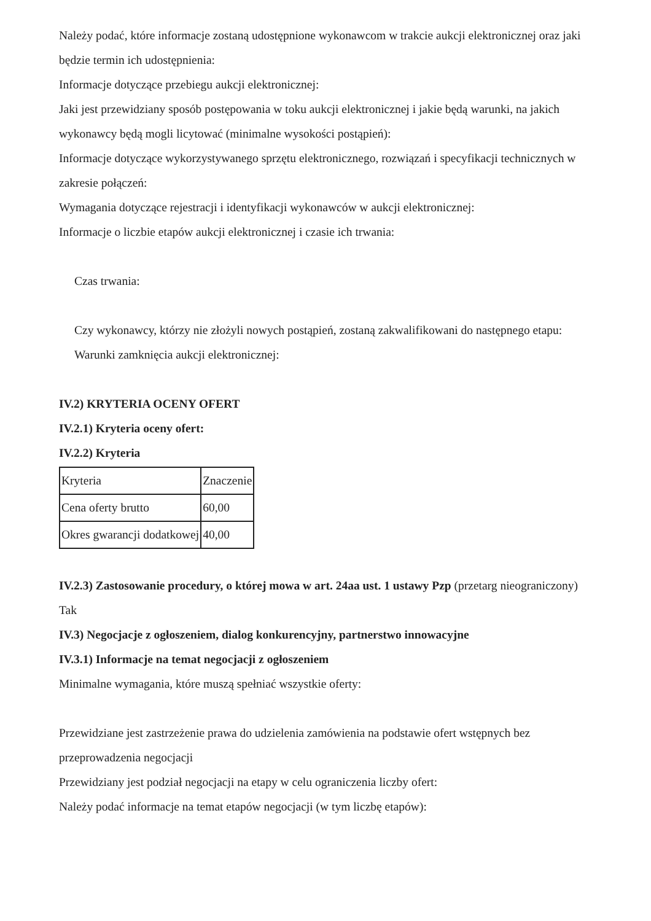Należy podać, które informacje zostaną udostępnione wykonawcom w trakcie aukcji elektronicznej oraz jaki będzie termin ich udostępnienia:
Informacje dotyczące przebiegu aukcji elektronicznej:
Jaki jest przewidziany sposób postępowania w toku aukcji elektronicznej i jakie będą warunki, na jakich wykonawcy będą mogli licytować (minimalne wysokości postąpień):
Informacje dotyczące wykorzystywanego sprzętu elektronicznego, rozwiązań i specyfikacji technicznych w zakresie połączeń:
Wymagania dotyczące rejestracji i identyfikacji wykonawców w aukcji elektronicznej:
Informacje o liczbie etapów aukcji elektronicznej i czasie ich trwania:
Czas trwania:
Czy wykonawcy, którzy nie złożyli nowych postąpień, zostaną zakwalifikowani do następnego etapu:
Warunki zamknięcia aukcji elektronicznej:
IV.2) KRYTERIA OCENY OFERT
IV.2.1) Kryteria oceny ofert:
IV.2.2) Kryteria
| Kryteria | Znaczenie |
| Cena oferty brutto | 60,00 |
| Okres gwarancji dodatkowej | 40,00 |
IV.2.3) Zastosowanie procedury, o której mowa w art. 24aa ust. 1 ustawy Pzp (przetarg nieograniczony)
Tak
IV.3) Negocjacje z ogłoszeniem, dialog konkurencyjny, partnerstwo innowacyjne
IV.3.1) Informacje na temat negocjacji z ogłoszeniem
Minimalne wymagania, które muszą spełniać wszystkie oferty:
Przewidziane jest zastrzeżenie prawa do udzielenia zamówienia na podstawie ofert wstępnych bez przeprowadzenia negocjacji
Przewidziany jest podział negocjacji na etapy w celu ograniczenia liczby ofert:
Należy podać informacje na temat etapów negocjacji (w tym liczbę etapów):